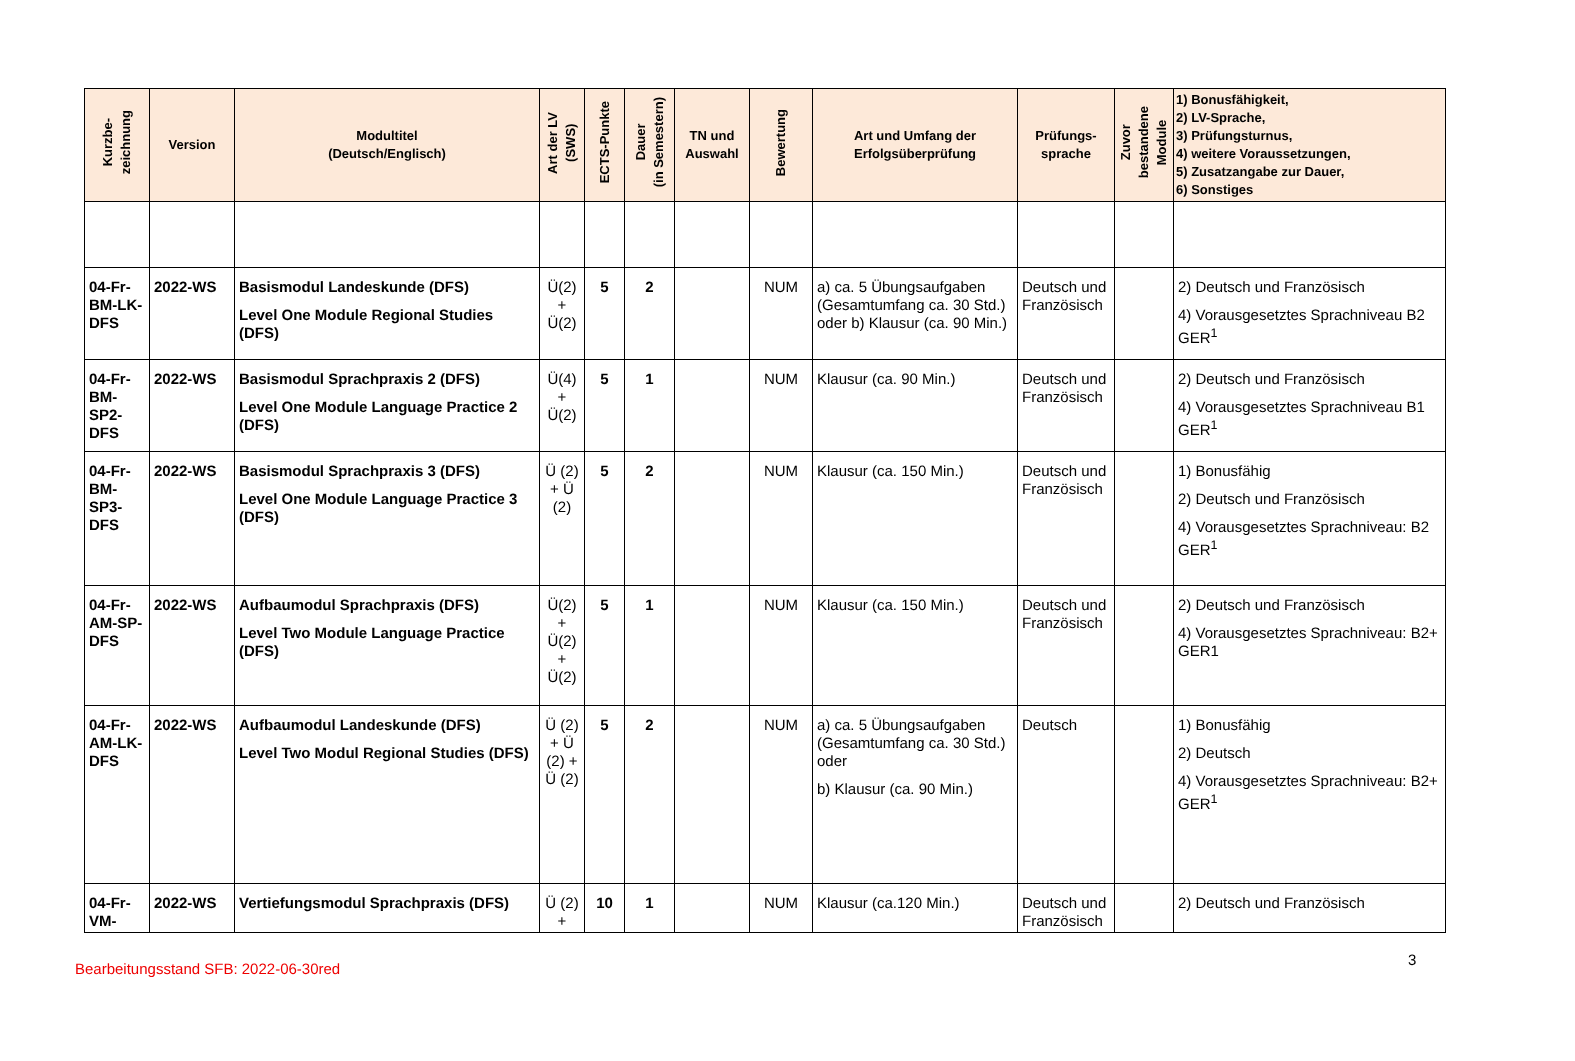| Kurzbe- zeichnung | Version | Modultitel (Deutsch/Englisch) | Art der LV (SWS) | ECTS-Punkte | Dauer (in Semestern) | TN und Auswahl | Bewertung | Art und Umfang der Erfolgsüberprüfung | Prüfungs- sprache | Zuvor bestandene Module | 1) Bonusfähigkeit, 2) LV-Sprache, 3) Prüfungsturnus, 4) weitere Voraussetzungen, 5) Zusatzangabe zur Dauer, 6) Sonstiges |
| --- | --- | --- | --- | --- | --- | --- | --- | --- | --- | --- | --- |
| 04-Fr-BM-LK-DFS | 2022-WS | Basismodul Landeskunde (DFS) Level One Module Regional Studies (DFS) | Ü(2) + Ü(2) | 5 | 2 | | NUM | a) ca. 5 Übungsaufgaben (Gesamtumfang ca. 30 Std.) oder b) Klausur (ca. 90 Min.) | Deutsch und Französisch | | 2) Deutsch und Französisch 4) Vorausgesetztes Sprachniveau B2 GER<sup>1</sup> |
| 04-Fr-BM-SP2-DFS | 2022-WS | Basismodul Sprachpraxis 2 (DFS) Level One Module Language Practice 2 (DFS) | Ü(4) + Ü(2) | 5 | 1 | | NUM | Klausur (ca. 90 Min.) | Deutsch und Französisch | | 2) Deutsch und Französisch 4) Vorausgesetztes Sprachniveau B1 GER<sup>1</sup> |
| 04-Fr-BM-SP3-DFS | 2022-WS | Basismodul Sprachpraxis 3 (DFS) Level One Module Language Practice 3 (DFS) | Ü (2) + Ü (2) | 5 | 2 | | NUM | Klausur (ca. 150 Min.) | Deutsch und Französisch | | 1) Bonusfähig 2) Deutsch und Französisch 4) Vorausgesetztes Sprachniveau: B2 GER<sup>1</sup> |
| 04-Fr-AM-SP-DFS | 2022-WS | Aufbaumodul Sprachpraxis (DFS) Level Two Module Language Practice (DFS) | Ü(2) + Ü(2) + Ü(2) | 5 | 1 | | NUM | Klausur (ca. 150 Min.) | Deutsch und Französisch | | 2) Deutsch und Französisch 4) Vorausgesetztes Sprachniveau: B2+ GER1 |
| 04-Fr-AM-LK-DFS | 2022-WS | Aufbaumodul Landeskunde (DFS) Level Two Modul Regional Studies (DFS) | Ü (2) + Ü (2) + Ü (2) | 5 | 2 | | NUM | a) ca. 5 Übungsaufgaben (Gesamtumfang ca. 30 Std.) oder b) Klausur (ca. 90 Min.) | Deutsch | | 1) Bonusfähig 2) Deutsch 4) Vorausgesetztes Sprachniveau: B2+ GER<sup>1</sup> |
| 04-Fr-VM- | 2022-WS | Vertiefungsmodul Sprachpraxis (DFS) | Ü (2) + | 10 | 1 | | NUM | Klausur (ca.120 Min.) | Deutsch und Französisch | | 2) Deutsch und Französisch |
3
Bearbeitungsstand SFB: 2022-06-30red